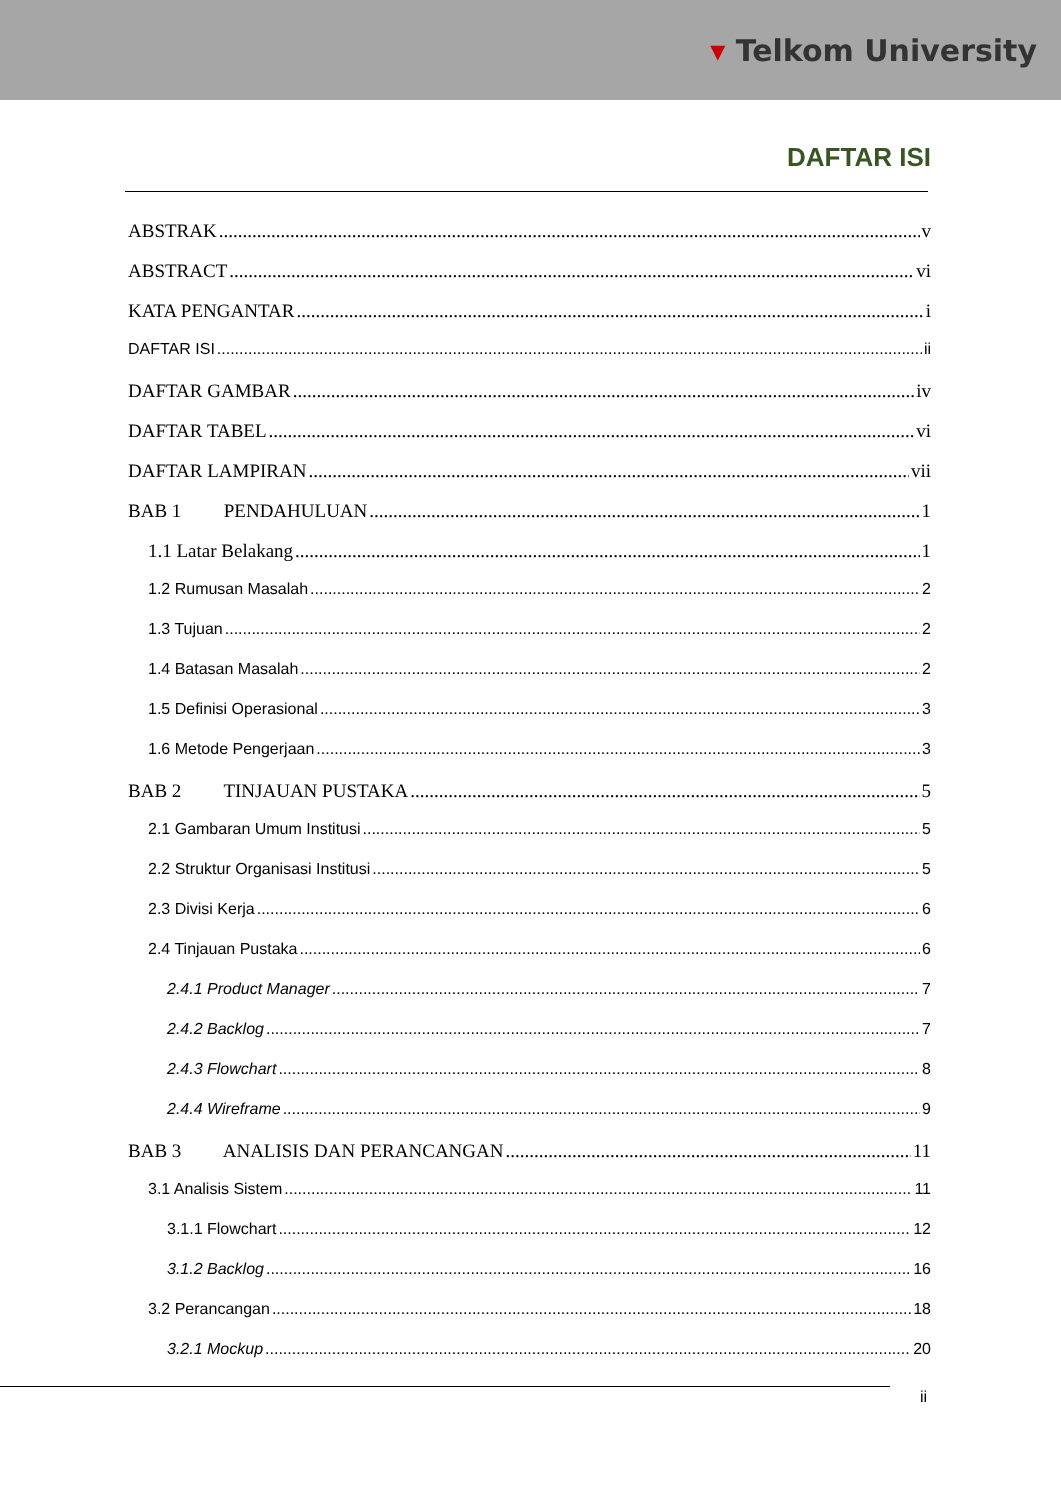▾ Telkom University
DAFTAR ISI
ABSTRAK v
ABSTRACT vi
KATA PENGANTAR i
DAFTAR ISI ii
DAFTAR GAMBAR iv
DAFTAR TABEL vi
DAFTAR LAMPIRAN vii
BAB 1 PENDAHULUAN 1
1.1 Latar Belakang 1
1.2 Rumusan Masalah 2
1.3 Tujuan 2
1.4 Batasan Masalah 2
1.5 Definisi Operasional 3
1.6 Metode Pengerjaan 3
BAB 2 TINJAUAN PUSTAKA 5
2.1 Gambaran Umum Institusi 5
2.2 Struktur Organisasi Institusi 5
2.3 Divisi Kerja 6
2.4 Tinjauan Pustaka 6
2.4.1 Product Manager 7
2.4.2 Backlog 7
2.4.3 Flowchart 8
2.4.4 Wireframe 9
BAB 3 ANALISIS DAN PERANCANGAN 11
3.1 Analisis Sistem 11
3.1.1 Flowchart 12
3.1.2 Backlog 16
3.2 Perancangan 18
3.2.1 Mockup 20
ii